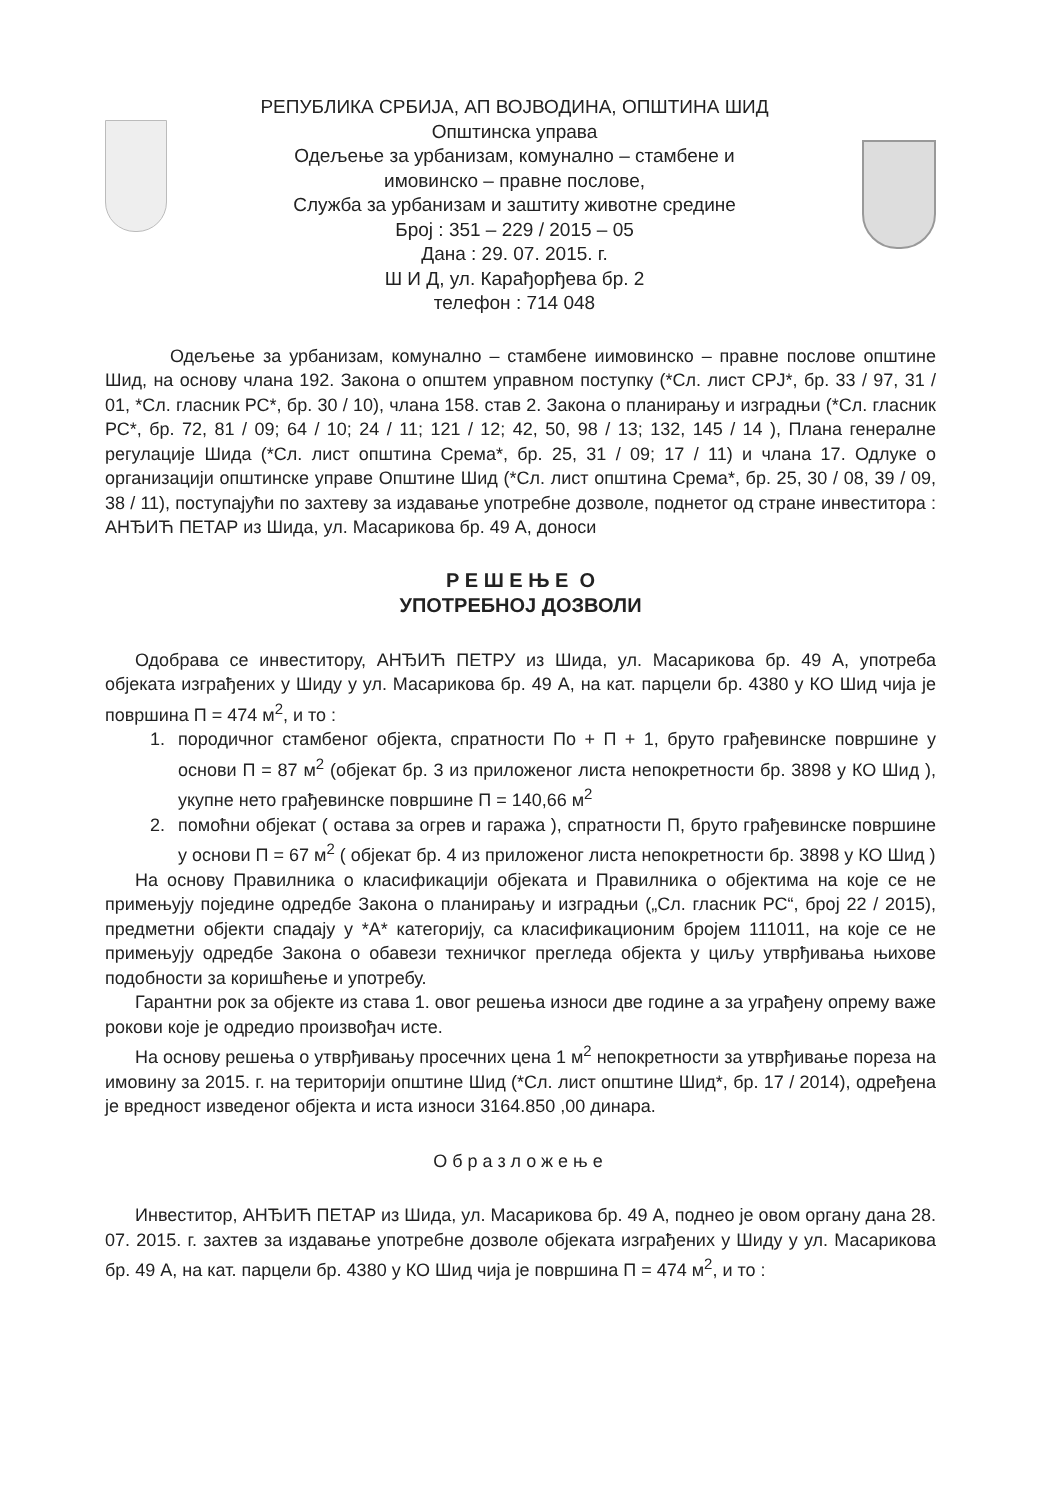РЕПУБЛИКА СРБИЈА, АП ВОЈВОДИНА, ОПШТИНА ШИД
Општинска управа
Одељење за урбанизам, комунално – стамбене и
имовинско – правне послове,
Служба за урбанизам и заштиту животне средине
Број : 351 – 229 / 2015 – 05
Дана : 29. 07. 2015. г.
Ш И Д, ул. Карађорђева бр. 2
телефон : 714 048
Одељење за урбанизам, комунално – стамбене иимовинско – правне послове општине Шид, на основу члана 192. Закона о општем управном поступку (*Сл. лист СРЈ*, бр. 33 / 97, 31 / 01, *Сл. гласник РС*, бр. 30 / 10), члана 158. став 2. Закона о планирању и изградњи (*Сл. гласник РС*, бр. 72, 81 / 09; 64 / 10; 24 / 11; 121 / 12; 42, 50, 98 / 13; 132, 145 / 14 ), Плана генералне регулације Шида (*Сл. лист општина Срема*, бр. 25, 31 / 09; 17 / 11) и члана 17. Одлуке о организацији општинске управе Општине Шид (*Сл. лист општина Срема*, бр. 25, 30 / 08, 39 / 09, 38 / 11), поступајући по захтеву за издавање употребне дозволе, поднетог од стране инвеститора : АНЂИЋ ПЕТАР из Шида, ул. Масарикова бр. 49 А, доноси
Р Е Ш Е Њ Е О
УПОТРЕБНОЈ ДОЗВОЛИ
Одобрава се инвеститору, АНЂИЋ ПЕТРУ из Шида, ул. Масарикова бр. 49 А, употреба објеката изграђених у Шиду у ул. Масарикова бр. 49 А, на кат. парцели бр. 4380 у КО Шид чија је површина П = 474 м<sup>2</sup>, и то :
1. породичног стамбеног објекта, спратности По + П + 1, бруто грађевинске површине у основи П = 87 м<sup>2</sup> (објекат бр. 3 из приложеног листа непокретности бр. 3898 у КО Шид ), укупне нето грађевинске површине П = 140,66 м<sup>2</sup>
2. помоћни објекат ( остава за огрев и гаража ), спратности П, бруто грађевинске површине у основи П = 67 м<sup>2</sup> ( објекат бр. 4 из приложеног листа непокретности бр. 3898 у КО Шид )
На основу Правилника о класификацији објеката и Правилника о објектима на које се не примењују поједине одредбе Закона о планирању и изградњи („Сл. гласник РС“, број 22 / 2015), предметни објекти спадају у *А* категорију, са класификационим бројем 111011, на које се не примењују одредбе Закона о обавези техничког прегледа објекта у циљу утврђивања њихове подобности за коришћење и употребу.
Гарантни рок за објекте из става 1. овог решења износи две године а за уграђену опрему важе рокови које је одредио произвођач исте.
На основу решења о утврђивању просечних цена 1 м<sup>2</sup> непокретности за утврђивање пореза на имовину за 2015. г. на територији општине Шид (*Сл. лист општине Шид*, бр. 17 / 2014), одређена је вредност изведеног објекта и иста износи 3164.850 ,00 динара.
Образложење
Инвеститор, АНЂИЋ ПЕТАР из Шида, ул. Масарикова бр. 49 А, поднео је овом органу дана 28. 07. 2015. г. захтев за издавање употребне дозволе објеката изграђених у Шиду у ул. Масарикова бр. 49 А, на кат. парцели бр. 4380 у КО Шид чија је површина П = 474 м<sup>2</sup>, и то :